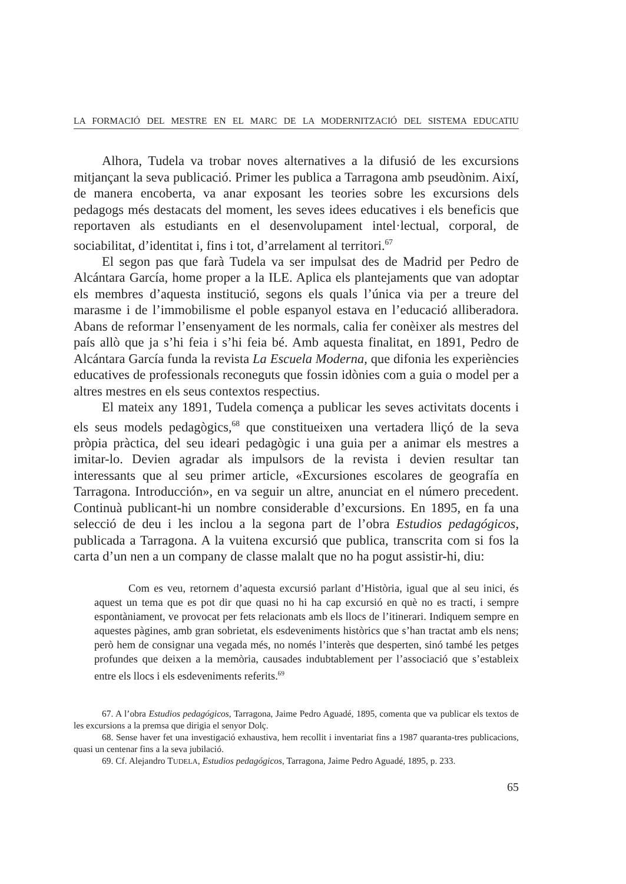LA FORMACIÓ DEL MESTRE EN EL MARC DE LA MODERNITZACIÓ DEL SISTEMA EDUCATIU
Alhora, Tudela va trobar noves alternatives a la difusió de les excursions mitjançant la seva publicació. Primer les publica a Tarragona amb pseudònim. Així, de manera encoberta, va anar exposant les teories sobre les excursions dels pedagogs més destacats del moment, les seves idees educatives i els beneficis que reportaven als estudiants en el desenvolupament intel·lectual, corporal, de sociabilitat, d’identitat i, fins i tot, d’arrelament al territori.<sup>67</sup>
El segon pas que farà Tudela va ser impulsat des de Madrid per Pedro de Alcántara García, home proper a la ILE. Aplica els plantejaments que van adoptar els membres d’aquesta institució, segons els quals l’única via per a treure del marasme i de l’immobilisme el poble espanyol estava en l’educació alliberadora. Abans de reformar l’ensenyament de les normals, calia fer conèixer als mestres del país allò que ja s’hi feia i s’hi feia bé. Amb aquesta finalitat, en 1891, Pedro de Alcántara García funda la revista La Escuela Moderna, que difonia les experiències educatives de professionals reconeguts que fossin idònies com a guia o model per a altres mestres en els seus contextos respectius.
El mateix any 1891, Tudela comença a publicar les seves activitats docents i els seus models pedagògics,<sup>68</sup> que constitueixen una vertadera lliçó de la seva pròpia pràctica, del seu ideari pedagògic i una guia per a animar els mestres a imitar-lo. Devien agradar als impulsors de la revista i devien resultar tan interessants que al seu primer article, «Excursiones escolares de geografía en Tarragona. Introducción», en va seguir un altre, anunciat en el número precedent. Continuà publicant-hi un nombre considerable d’excursions. En 1895, en fa una selecció de deu i les inclou a la segona part de l’obra Estudios pedagógicos, publicada a Tarragona. A la vuitena excursió que publica, transcrita com si fos la carta d’un nen a un company de classe malalt que no ha pogut assistir-hi, diu:
Com es veu, retornem d’aquesta excursió parlant d’Història, igual que al seu inici, és aquest un tema que es pot dir que quasi no hi ha cap excursió en què no es tracti, i sempre espontàniament, ve provocat per fets relacionats amb els llocs de l’itinerari. Indiquem sempre en aquestes pàgines, amb gran sobrietat, els esdeveniments històrics que s’han tractat amb els nens; però hem de consignar una vegada més, no només l’interès que desperten, sinó també les petges profundes que deixen a la memòria, causades indubtablement per l’associació que s’estableix entre els llocs i els esdeveniments referits.<sup>69</sup>
67. A l’obra Estudios pedagógicos, Tarragona, Jaime Pedro Aguadé, 1895, comenta que va publicar els textos de les excursions a la premsa que dirigia el senyor Dolç.
68. Sense haver fet una investigació exhaustiva, hem recollit i inventariat fins a 1987 quaranta-tres publicacions, quasi un centenar fins a la seva jubilació.
69. Cf. Alejandro TUDELA, Estudios pedagógicos, Tarragona, Jaime Pedro Aguadé, 1895, p. 233.
65